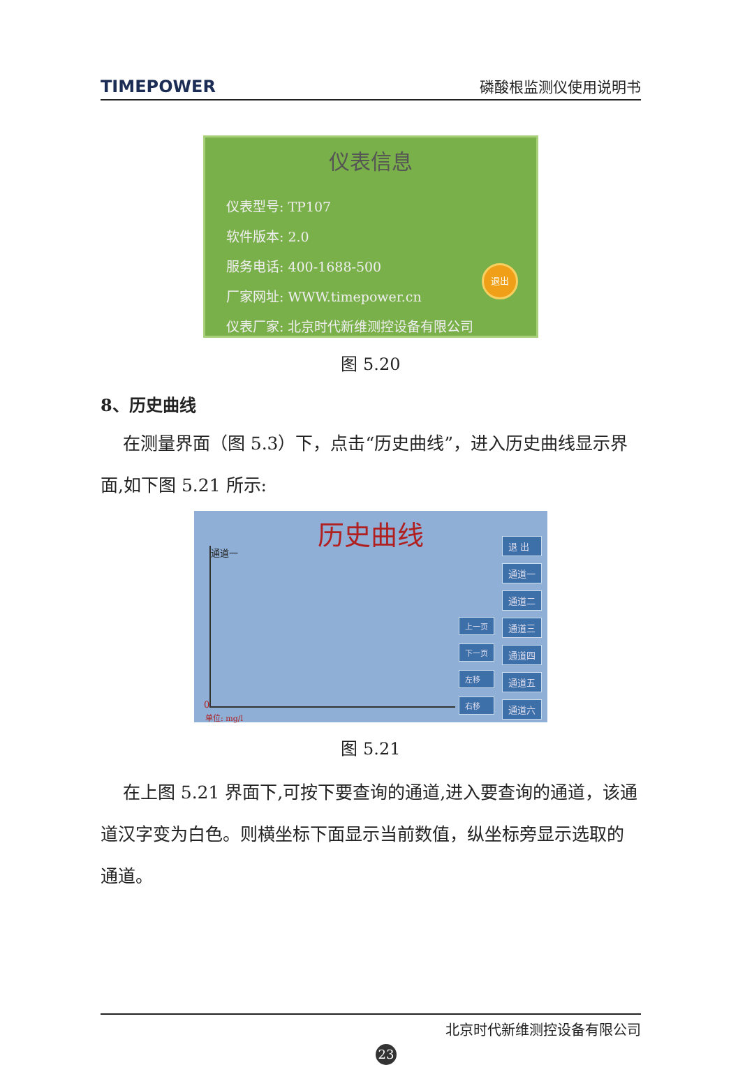TIMEPOWER 磷酸根监测仪使用说明书
仪表信息
仪表型号: TP107
软件版本: 2.0
服务电话: 400-1688-500
厂家网址: WWW.timepower.cn
仪表厂家: 北京时代新维测控设备有限公司
退出
图 5.20
8、历史曲线
在测量界面（图 5.3）下，点击“历史曲线”，进入历史曲线显示界面,如下图 5.21 所示:
历史曲线
通道一
0
单位: mg/l
上一页
下一页
左移
右移
退 出
通道一
通道二
通道三
通道四
通道五
通道六
图 5.21
在上图 5.21 界面下,可按下要查询的通道,进入要查询的通道，该通道汉字变为白色。则横坐标下面显示当前数值，纵坐标旁显示选取的通道。
北京时代新维测控设备有限公司
23